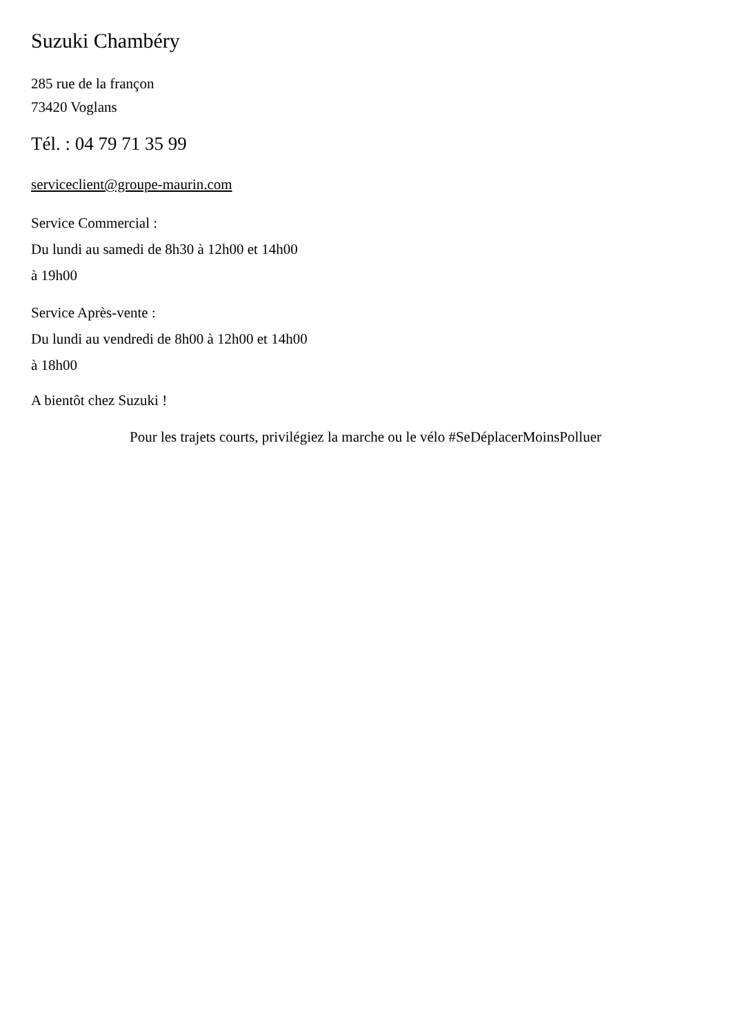Suzuki Chambéry
285 rue de la françon
73420 Voglans
Tél. : 04 79 71 35 99
serviceclient@groupe-maurin.com
Service Commercial :
Du lundi au samedi de 8h30 à 12h00 et 14h00
à 19h00
Service Après-vente :
Du lundi au vendredi de 8h00 à 12h00 et 14h00
à 18h00
A bientôt chez Suzuki !
Pour les trajets courts, privilégiez la marche ou le vélo #SeDéplacerMoinsPolluer